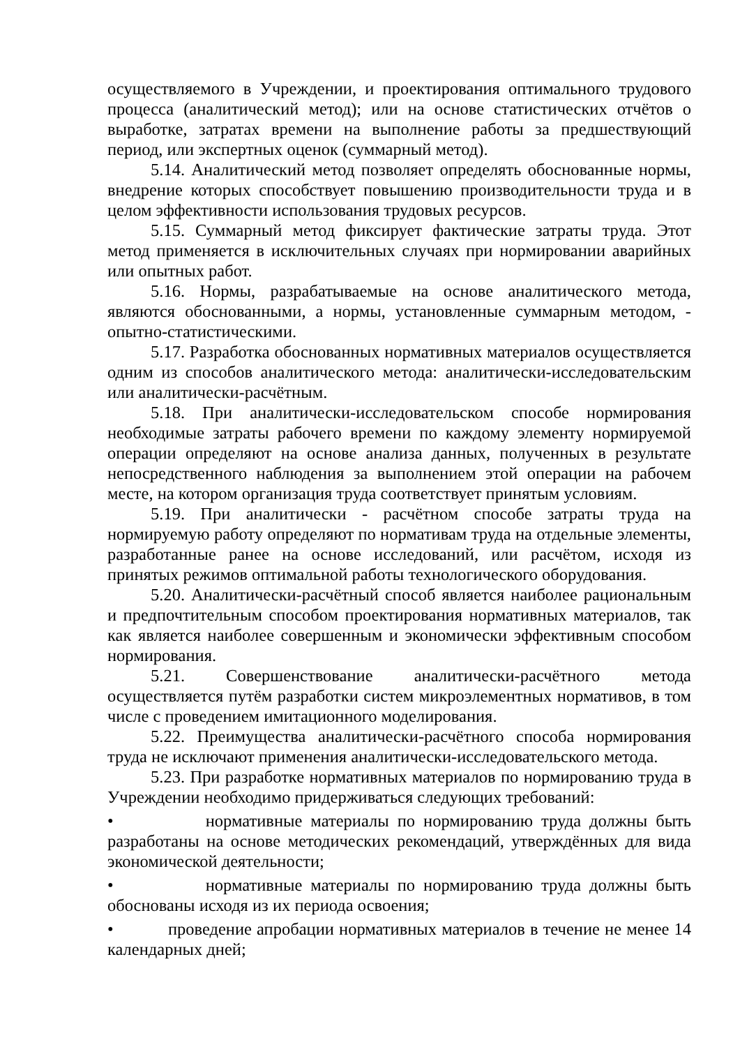осуществляемого в Учреждении, и проектирования оптимального трудового процесса (аналитический метод); или на основе статистических отчётов о выработке, затратах времени на выполнение работы за предшествующий период, или экспертных оценок (суммарный метод).
5.14. Аналитический метод позволяет определять обоснованные нормы, внедрение которых способствует повышению производительности труда и в целом эффективности использования трудовых ресурсов.
5.15. Суммарный метод фиксирует фактические затраты труда. Этот метод применяется в исключительных случаях при нормировании аварийных или опытных работ.
5.16. Нормы, разрабатываемые на основе аналитического метода, являются обоснованными, а нормы, установленные суммарным методом, - опытно-статистическими.
5.17. Разработка обоснованных нормативных материалов осуществляется одним из способов аналитического метода: аналитически-исследовательским или аналитически-расчётным.
5.18. При аналитически-исследовательском способе нормирования необходимые затраты рабочего времени по каждому элементу нормируемой операции определяют на основе анализа данных, полученных в результате непосредственного наблюдения за выполнением этой операции на рабочем месте, на котором организация труда соответствует принятым условиям.
5.19. При аналитически - расчётном способе затраты труда на нормируемую работу определяют по нормативам труда на отдельные элементы, разработанные ранее на основе исследований, или расчётом, исходя из принятых режимов оптимальной работы технологического оборудования.
5.20. Аналитически-расчётный способ является наиболее рациональным и предпочтительным способом проектирования нормативных материалов, так как является наиболее совершенным и экономически эффективным способом нормирования.
5.21. Совершенствование аналитически-расчётного метода осуществляется путём разработки систем микроэлементных нормативов, в том числе с проведением имитационного моделирования.
5.22. Преимущества аналитически-расчётного способа нормирования труда не исключают применения аналитически-исследовательского метода.
5.23. При разработке нормативных материалов по нормированию труда в Учреждении необходимо придерживаться следующих требований:
• нормативные материалы по нормированию труда должны быть разработаны на основе методических рекомендаций, утверждённых для вида экономической деятельности;
• нормативные материалы по нормированию труда должны быть обоснованы исходя из их периода освоения;
• проведение апробации нормативных материалов в течение не менее 14 календарных дней;